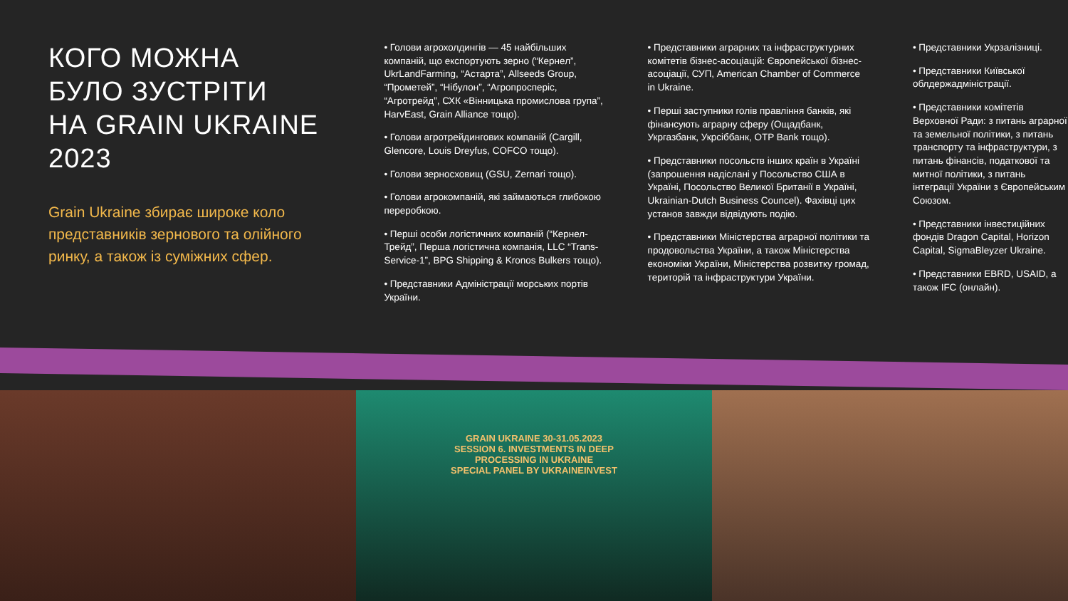КОГО МОЖНА
БУЛО ЗУСТРІТИ
НА GRAIN UKRAINE
2023
Grain Ukraine збирає широке коло представників зернового та олійного ринку, а також із суміжних сфер.
• Голови агрохолдингів — 45 найбільших компаній, що експортують зерно (“Кернел”, UkrLandFarming, “Астарта”, Allseeds Group, “Прометей”, “Нібулон”, “Агропросперіс, “Агротрейд”, СХК «Вінницька промислова група”, HarvEast, Grain Alliance тощо).
• Голови агротрейдингових компаній (Cargill, Glencore, Louis Dreyfus, COFCO тощо).
• Голови зерносховищ (GSU, Zernari тощо).
• Голови агрокомпаній, які займаються глибокою переробкою.
• Перші особи логістичних компаній (“Кернел-Трейд”, Перша логістична компанія, LLC “Trans-Service-1”, BPG Shipping & Kronos Bulkers тощо).
• Представники Адміністрації морських портів України.
• Представники аграрних та інфраструктурних комітетів бізнес-асоціацій: Європейської бізнес-асоціації, СУП, American Chamber of Commerce in Ukraine.
• Перші заступники голів правління банків, які фінансують аграрну сферу (Ощадбанк, Укргазбанк, Укрсіббанк, OTP Bank тощо).
• Представники посольств інших країн в Україні (запрошення надіслані у Посольство США в Україні, Посольство Великої Британії в Україні, Ukrainian-Dutch Business Councel). Фахівці цих установ завжди відвідують подію.
• Представники Міністерства аграрної політики та продовольства України, а також Міністерства економіки України, Міністерства розвитку громад, територій та інфраструктури України.
• Представники Укрзалізниці.
• Представники Київської облдержадміністрації.
• Представники комітетів Верховної Ради: з питань аграрної та земельної політики, з питань транспорту та інфраструктури, з питань фінансів, податкової та митної політики, з питань інтеграції України з Європейським Союзом.
• Представники інвестиційних фондів Dragon Capital, Horizon Capital, SigmaBleyzer Ukraine.
• Представники EBRD, USAID, а також IFC (онлайн).
GRAIN UKRAINE 30-31.05.2023
SESSION 6. INVESTMENTS IN DEEP
PROCESSING IN UKRAINE
SPECIAL PANEL BY UKRAINEINVEST